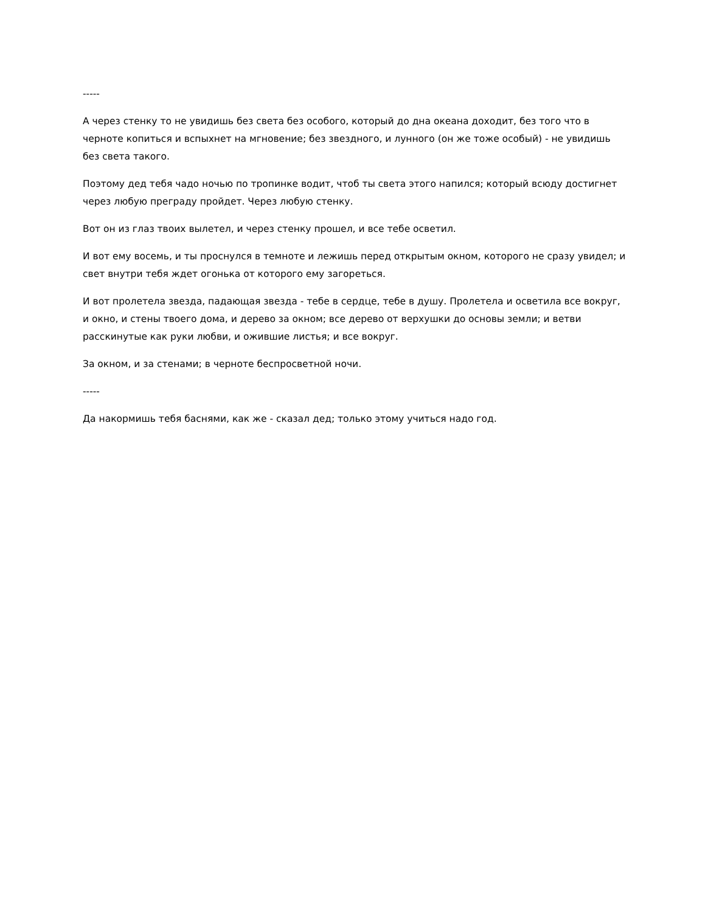-----
А через стенку то не увидишь без света без особого, который до дна океана доходит, без того что в черноте копиться и вспыхнет на мгновение; без звездного, и лунного (он же тоже особый) - не увидишь без света такого.
Поэтому дед тебя чадо ночью по тропинке водит, чтоб ты света этого напился; который всюду достигнет через любую преграду пройдет. Через любую стенку.
Вот он из глаз твоих вылетел, и через стенку прошел, и все тебе осветил.
И вот ему восемь, и ты проснулся в темноте и лежишь перед открытым окном, которого не сразу увидел; и свет внутри тебя ждет огонька от которого ему загореться.
И вот пролетела звезда, падающая звезда - тебе в сердце, тебе в душу. Пролетела и осветила все вокруг, и окно, и стены твоего дома, и дерево за окном; все дерево от верхушки до основы земли; и ветви расскинутые как руки любви, и ожившие листья; и все вокруг.
За окном, и за стенами; в черноте беспросветной ночи.
-----
Да накормишь тебя баснями, как же - сказал дед; только этому учиться надо год.